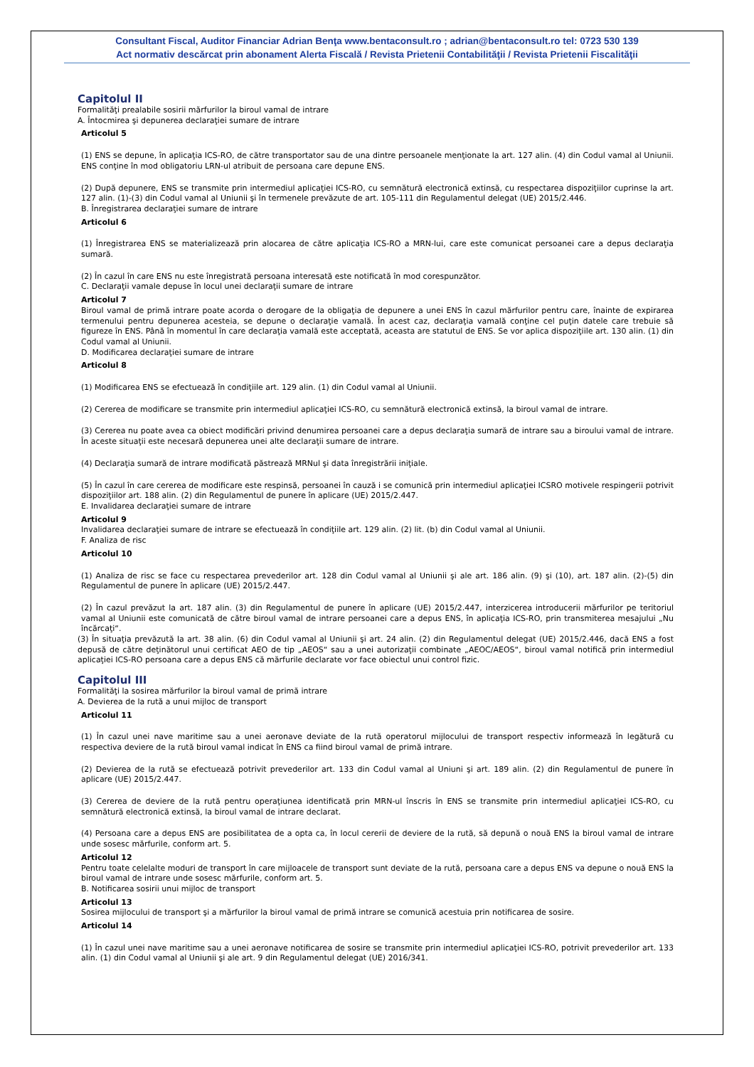Consultant Fiscal, Auditor Financiar Adrian Benţa www.bentaconsult.ro ; adrian@bentaconsult.ro tel: 0723 530 139
Act normativ descărcat prin abonament Alerta Fiscală / Revista Prietenii Contabilităţii / Revista Prietenii Fiscalităţii
Capitolul II
Formalităţi prealabile sosirii mărfurilor la biroul vamal de intrare
A. Întocmirea şi depunerea declaraţiei sumare de intrare
Articolul 5
(1) ENS se depune, în aplicaţia ICS-RO, de către transportator sau de una dintre persoanele menţionate la art. 127 alin. (4) din Codul vamal al Uniunii. ENS conţine în mod obligatoriu LRN-ul atribuit de persoana care depune ENS.
(2) După depunere, ENS se transmite prin intermediul aplicaţiei ICS-RO, cu semnătură electronică extinsă, cu respectarea dispoziţiilor cuprinse la art. 127 alin. (1)-(3) din Codul vamal al Uniunii şi în termenele prevăzute de art. 105-111 din Regulamentul delegat (UE) 2015/2.446.
B. Înregistrarea declaraţiei sumare de intrare
Articolul 6
(1) Înregistrarea ENS se materializează prin alocarea de către aplicaţia ICS-RO a MRN-lui, care este comunicat persoanei care a depus declaraţia sumară.
(2) În cazul în care ENS nu este înregistrată persoana interesată este notificată în mod corespunzător.
C. Declaraţii vamale depuse în locul unei declaraţii sumare de intrare
Articolul 7
Biroul vamal de primă intrare poate acorda o derogare de la obligaţia de depunere a unei ENS în cazul mărfurilor pentru care, înainte de expirarea termenului pentru depunerea acesteia, se depune o declaraţie vamală. În acest caz, declaraţia vamală conţine cel puţin datele care trebuie să figureze în ENS. Până în momentul în care declaraţia vamală este acceptată, aceasta are statutul de ENS. Se vor aplica dispoziţiile art. 130 alin. (1) din Codul vamal al Uniunii.
D. Modificarea declaraţiei sumare de intrare
Articolul 8
(1) Modificarea ENS se efectuează în condiţiile art. 129 alin. (1) din Codul vamal al Uniunii.
(2) Cererea de modificare se transmite prin intermediul aplicaţiei ICS-RO, cu semnătură electronică extinsă, la biroul vamal de intrare.
(3) Cererea nu poate avea ca obiect modificări privind denumirea persoanei care a depus declaraţia sumară de intrare sau a biroului vamal de intrare. În aceste situaţii este necesară depunerea unei alte declaraţii sumare de intrare.
(4) Declaraţia sumară de intrare modificată păstrează MRNul şi data înregistrării iniţiale.
(5) În cazul în care cererea de modificare este respinsă, persoanei în cauză i se comunică prin intermediul aplicaţiei ICSRO motivele respingerii potrivit dispoziţiilor art. 188 alin. (2) din Regulamentul de punere în aplicare (UE) 2015/2.447.
E. Invalidarea declaraţiei sumare de intrare
Articolul 9
Invalidarea declaraţiei sumare de intrare se efectuează în condiţiile art. 129 alin. (2) lit. (b) din Codul vamal al Uniunii.
F. Analiza de risc
Articolul 10
(1) Analiza de risc se face cu respectarea prevederilor art. 128 din Codul vamal al Uniunii şi ale art. 186 alin. (9) şi (10), art. 187 alin. (2)-(5) din Regulamentul de punere în aplicare (UE) 2015/2.447.
(2) În cazul prevăzut la art. 187 alin. (3) din Regulamentul de punere în aplicare (UE) 2015/2.447, interzicerea introducerii mărfurilor pe teritoriul vamal al Uniunii este comunicată de către biroul vamal de intrare persoanei care a depus ENS, în aplicaţia ICS-RO, prin transmiterea mesajului „Nu încărcaţi“.
(3) În situaţia prevăzută la art. 38 alin. (6) din Codul vamal al Uniunii şi art. 24 alin. (2) din Regulamentul delegat (UE) 2015/2.446, dacă ENS a fost depusă de către deţinătorul unui certificat AEO de tip „AEOS“ sau a unei autorizaţii combinate „AEOC/AEOS“, biroul vamal notifică prin intermediul aplicaţiei ICS-RO persoana care a depus ENS că mărfurile declarate vor face obiectul unui control fizic.
Capitolul III
Formalităţi la sosirea mărfurilor la biroul vamal de primă intrare
A. Devierea de la rută a unui mijloc de transport
Articolul 11
(1) În cazul unei nave maritime sau a unei aeronave deviate de la rută operatorul mijlocului de transport respectiv informează în legătură cu respectiva deviere de la rută biroul vamal indicat în ENS ca fiind biroul vamal de primă intrare.
(2) Devierea de la rută se efectuează potrivit prevederilor art. 133 din Codul vamal al Uniuni şi art. 189 alin. (2) din Regulamentul de punere în aplicare (UE) 2015/2.447.
(3) Cererea de deviere de la rută pentru operaţiunea identificată prin MRN-ul înscris în ENS se transmite prin intermediul aplicaţiei ICS-RO, cu semnătură electronică extinsă, la biroul vamal de intrare declarat.
(4) Persoana care a depus ENS are posibilitatea de a opta ca, în locul cererii de deviere de la rută, să depună o nouă ENS la biroul vamal de intrare unde sosesc mărfurile, conform art. 5.
Articolul 12
Pentru toate celelalte moduri de transport în care mijloacele de transport sunt deviate de la rută, persoana care a depus ENS va depune o nouă ENS la biroul vamal de intrare unde sosesc mărfurile, conform art. 5.
B. Notificarea sosirii unui mijloc de transport
Articolul 13
Sosirea mijlocului de transport şi a mărfurilor la biroul vamal de primă intrare se comunică acestuia prin notificarea de sosire.
Articolul 14
(1) În cazul unei nave maritime sau a unei aeronave notificarea de sosire se transmite prin intermediul aplicaţiei ICS-RO, potrivit prevederilor art. 133 alin. (1) din Codul vamal al Uniunii şi ale art. 9 din Regulamentul delegat (UE) 2016/341.